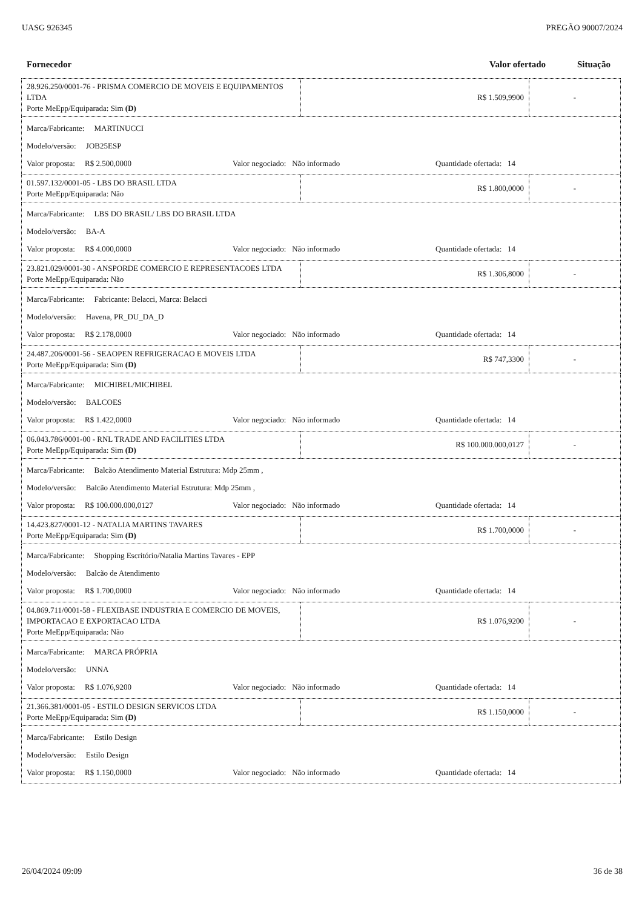UASG 926345 PREGÃO 90007/2024
Fornecedor Valor ofertado Situação
| 28.926.250/0001-76 - PRISMA COMERCIO DE MOVEIS E EQUIPAMENTOS LTDA Porte MeEpp/Equiparada: Sim (D) | R$ 1.509,9900 | - |
| Marca/Fabricante: MARTINUCCI Modelo/versão: JOB25ESP Valor proposta: R$ 2.500,0000 Valor negociado: Não informado Quantidade ofertada: 14 | | |
| 01.597.132/0001-05 - LBS DO BRASIL LTDA Porte MeEpp/Equiparada: Não | R$ 1.800,0000 | - |
| Marca/Fabricante: LBS DO BRASIL/ LBS DO BRASIL LTDA Modelo/versão: BA-A Valor proposta: R$ 4.000,0000 Valor negociado: Não informado Quantidade ofertada: 14 | | |
| 23.821.029/0001-30 - ANSPORDE COMERCIO E REPRESENTACOES LTDA Porte MeEpp/Equiparada: Não | R$ 1.306,8000 | - |
| Marca/Fabricante: Fabricante: Belacci, Marca: Belacci Modelo/versão: Havena, PR_DU_DA_D Valor proposta: R$ 2.178,0000 Valor negociado: Não informado Quantidade ofertada: 14 | | |
| 24.487.206/0001-56 - SEAOPEN REFRIGERACAO E MOVEIS LTDA Porte MeEpp/Equiparada: Sim (D) | R$ 747,3300 | - |
| Marca/Fabricante: MICHIBEL/MICHIBEL Modelo/versão: BALCOES Valor proposta: R$ 1.422,0000 Valor negociado: Não informado Quantidade ofertada: 14 | | |
| 06.043.786/0001-00 - RNL TRADE AND FACILITIES LTDA Porte MeEpp/Equiparada: Sim (D) | R$ 100.000.000,0127 | - |
| Marca/Fabricante: Balcão Atendimento Material Estrutura: Mdp 25mm , Modelo/versão: Balcão Atendimento Material Estrutura: Mdp 25mm , Valor proposta: R$ 100.000.000,0127 Valor negociado: Não informado Quantidade ofertada: 14 | | |
| 14.423.827/0001-12 - NATALIA MARTINS TAVARES Porte MeEpp/Equiparada: Sim (D) | R$ 1.700,0000 | - |
| Marca/Fabricante: Shopping Escritório/Natalia Martins Tavares - EPP Modelo/versão: Balcão de Atendimento Valor proposta: R$ 1.700,0000 Valor negociado: Não informado Quantidade ofertada: 14 | | |
| 04.869.711/0001-58 - FLEXIBASE INDUSTRIA E COMERCIO DE MOVEIS, IMPORTACAO E EXPORTACAO LTDA Porte MeEpp/Equiparada: Não | R$ 1.076,9200 | - |
| Marca/Fabricante: MARCA PRÓPRIA Modelo/versão: UNNA Valor proposta: R$ 1.076,9200 Valor negociado: Não informado Quantidade ofertada: 14 | | |
| 21.366.381/0001-05 - ESTILO DESIGN SERVICOS LTDA Porte MeEpp/Equiparada: Sim (D) | R$ 1.150,0000 | - |
| Marca/Fabricante: Estilo Design Modelo/versão: Estilo Design Valor proposta: R$ 1.150,0000 Valor negociado: Não informado Quantidade ofertada: 14 | | |
26/04/2024 09:09 36 de 38